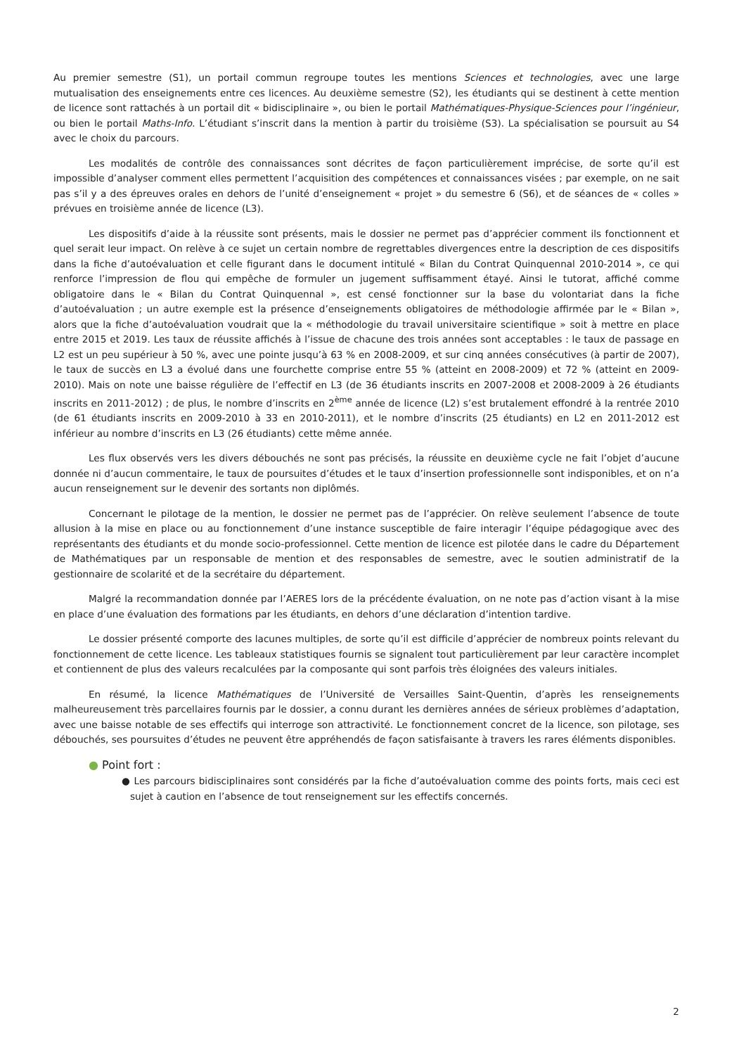Au premier semestre (S1), un portail commun regroupe toutes les mentions Sciences et technologies, avec une large mutualisation des enseignements entre ces licences. Au deuxième semestre (S2), les étudiants qui se destinent à cette mention de licence sont rattachés à un portail dit « bidisciplinaire », ou bien le portail Mathématiques-Physique-Sciences pour l’ingénieur, ou bien le portail Maths-Info. L’étudiant s’inscrit dans la mention à partir du troisième (S3). La spécialisation se poursuit au S4 avec le choix du parcours.
Les modalités de contrôle des connaissances sont décrites de façon particulièrement imprécise, de sorte qu’il est impossible d’analyser comment elles permettent l’acquisition des compétences et connaissances visées ; par exemple, on ne sait pas s’il y a des épreuves orales en dehors de l’unité d’enseignement « projet » du semestre 6 (S6), et de séances de « colles » prévues en troisième année de licence (L3).
Les dispositifs d’aide à la réussite sont présents, mais le dossier ne permet pas d’apprécier comment ils fonctionnent et quel serait leur impact. On relève à ce sujet un certain nombre de regrettables divergences entre la description de ces dispositifs dans la fiche d’autoévaluation et celle figurant dans le document intitulé « Bilan du Contrat Quinquennal 2010-2014 », ce qui renforce l’impression de flou qui empêche de formuler un jugement suffisamment étayé. Ainsi le tutorat, affiché comme obligatoire dans le « Bilan du Contrat Quinquennal », est censé fonctionner sur la base du volontariat dans la fiche d’autoévaluation ; un autre exemple est la présence d’enseignements obligatoires de méthodologie affirmée par le « Bilan », alors que la fiche d’autoévaluation voudrait que la « méthodologie du travail universitaire scientifique » soit à mettre en place entre 2015 et 2019. Les taux de réussite affichés à l’issue de chacune des trois années sont acceptables : le taux de passage en L2 est un peu supérieur à 50 %, avec une pointe jusqu’à 63 % en 2008-2009, et sur cinq années consécutives (à partir de 2007), le taux de succès en L3 a évolué dans une fourchette comprise entre 55 % (atteint en 2008-2009) et 72 % (atteint en 2009-2010). Mais on note une baisse régulière de l’effectif en L3 (de 36 étudiants inscrits en 2007-2008 et 2008-2009 à 26 étudiants inscrits en 2011-2012) ; de plus, le nombre d’inscrits en 2<sup>ème</sup> année de licence (L2) s’est brutalement effondré à la rentrée 2010 (de 61 étudiants inscrits en 2009-2010 à 33 en 2010-2011), et le nombre d’inscrits (25 étudiants) en L2 en 2011-2012 est inférieur au nombre d’inscrits en L3 (26 étudiants) cette même année.
Les flux observés vers les divers débouchés ne sont pas précisés, la réussite en deuxième cycle ne fait l’objet d’aucune donnée ni d’aucun commentaire, le taux de poursuites d’études et le taux d’insertion professionnelle sont indisponibles, et on n’a aucun renseignement sur le devenir des sortants non diplômés.
Concernant le pilotage de la mention, le dossier ne permet pas de l’apprécier. On relève seulement l’absence de toute allusion à la mise en place ou au fonctionnement d’une instance susceptible de faire interagir l’équipe pédagogique avec des représentants des étudiants et du monde socio-professionnel. Cette mention de licence est pilotée dans le cadre du Département de Mathématiques par un responsable de mention et des responsables de semestre, avec le soutien administratif de la gestionnaire de scolarité et de la secrétaire du département.
Malgré la recommandation donnée par l’AERES lors de la précédente évaluation, on ne note pas d’action visant à la mise en place d’une évaluation des formations par les étudiants, en dehors d’une déclaration d’intention tardive.
Le dossier présenté comporte des lacunes multiples, de sorte qu’il est difficile d’apprécier de nombreux points relevant du fonctionnement de cette licence. Les tableaux statistiques fournis se signalent tout particulièrement par leur caractère incomplet et contiennent de plus des valeurs recalculées par la composante qui sont parfois très éloignées des valeurs initiales.
En résumé, la licence Mathématiques de l’Université de Versailles Saint-Quentin, d’après les renseignements malheureusement très parcellaires fournis par le dossier, a connu durant les dernières années de sérieux problèmes d’adaptation, avec une baisse notable de ses effectifs qui interroge son attractivité. Le fonctionnement concret de la licence, son pilotage, ses débouchés, ses poursuites d’études ne peuvent être appréhendés de façon satisfaisante à travers les rares éléments disponibles.
● Point fort :
● Les parcours bidisciplinaires sont considérés par la fiche d’autoévaluation comme des points forts, mais ceci est sujet à caution en l’absence de tout renseignement sur les effectifs concernés.
2